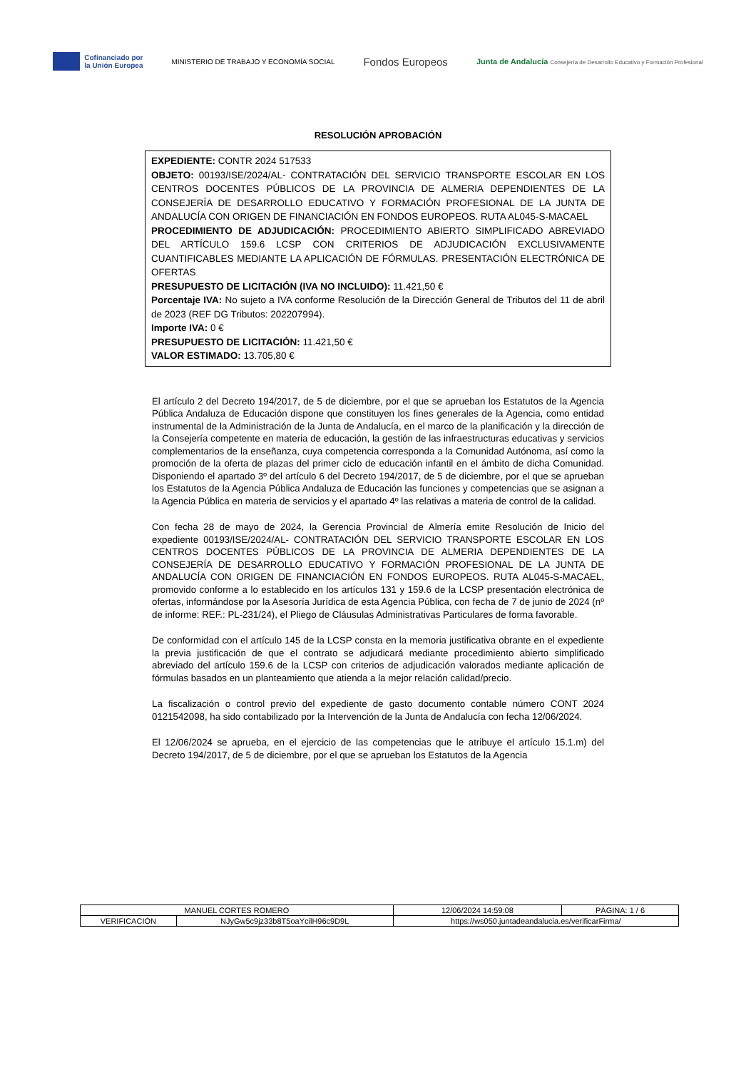Cofinanciado por
la Unión Europea
MINISTERIO DE TRABAJO Y ECONOMÍA SOCIAL
Fondos Europeos
Junta de Andalucía Consejería de Desarrollo Educativo y Formación Profesional
RESOLUCIÓN APROBACIÓN
EXPEDIENTE: CONTR 2024 517533
OBJETO: 00193/ISE/2024/AL- CONTRATACIÓN DEL SERVICIO TRANSPORTE ESCOLAR EN LOS CENTROS DOCENTES PÚBLICOS DE LA PROVINCIA DE ALMERIA DEPENDIENTES DE LA CONSEJERÍA DE DESARROLLO EDUCATIVO Y FORMACIÓN PROFESIONAL DE LA JUNTA DE ANDALUCÍA CON ORIGEN DE FINANCIACIÓN EN FONDOS EUROPEOS. RUTA AL045-S-MACAEL
PROCEDIMIENTO DE ADJUDICACIÓN: PROCEDIMIENTO ABIERTO SIMPLIFICADO ABREVIADO DEL ARTÍCULO 159.6 LCSP CON CRITERIOS DE ADJUDICACIÓN EXCLUSIVAMENTE CUANTIFICABLES MEDIANTE LA APLICACIÓN DE FÓRMULAS. PRESENTACIÓN ELECTRÓNICA DE OFERTAS
PRESUPUESTO DE LICITACIÓN (IVA NO INCLUIDO): 11.421,50 €
Porcentaje IVA: No sujeto a IVA conforme Resolución de la Dirección General de Tributos del 11 de abril de 2023 (REF DG Tributos: 202207994).
Importe IVA: 0 €
PRESUPUESTO DE LICITACIÓN: 11.421,50 €
VALOR ESTIMADO: 13.705,80 €
El artículo 2 del Decreto 194/2017, de 5 de diciembre, por el que se aprueban los Estatutos de la Agencia Pública Andaluza de Educación dispone que constituyen los fines generales de la Agencia, como entidad instrumental de la Administración de la Junta de Andalucía, en el marco de la planificación y la dirección de la Consejería competente en materia de educación, la gestión de las infraestructuras educativas y servicios complementarios de la enseñanza, cuya competencia corresponda a la Comunidad Autónoma, así como la promoción de la oferta de plazas del primer ciclo de educación infantil en el ámbito de dicha Comunidad. Disponiendo el apartado 3º del artículo 6 del Decreto 194/2017, de 5 de diciembre, por el que se aprueban los Estatutos de la Agencia Pública Andaluza de Educación las funciones y competencias que se asignan a la Agencia Pública en materia de servicios y el apartado 4º las relativas a materia de control de la calidad.
Con fecha 28 de mayo de 2024, la Gerencia Provincial de Almería emite Resolución de Inicio del expediente 00193/ISE/2024/AL- CONTRATACIÓN DEL SERVICIO TRANSPORTE ESCOLAR EN LOS CENTROS DOCENTES PÚBLICOS DE LA PROVINCIA DE ALMERIA DEPENDIENTES DE LA CONSEJERÍA DE DESARROLLO EDUCATIVO Y FORMACIÓN PROFESIONAL DE LA JUNTA DE ANDALUCÍA CON ORIGEN DE FINANCIACIÓN EN FONDOS EUROPEOS. RUTA AL045-S-MACAEL, promovido conforme a lo establecido en los artículos 131 y 159.6 de la LCSP presentación electrónica de ofertas, informándose por la Asesoría Jurídica de esta Agencia Pública, con fecha de 7 de junio de 2024 (nº de informe: REF.: PL-231/24), el Pliego de Cláusulas Administrativas Particulares de forma favorable.
De conformidad con el artículo 145 de la LCSP consta en la memoria justificativa obrante en el expediente la previa justificación de que el contrato se adjudicará mediante procedimiento abierto simplificado abreviado del artículo 159.6 de la LCSP con criterios de adjudicación valorados mediante aplicación de fórmulas basados en un planteamiento que atienda a la mejor relación calidad/precio.
La fiscalización o control previo del expediente de gasto documento contable número CONT 2024 0121542098, ha sido contabilizado por la Intervención de la Junta de Andalucía con fecha 12/06/2024.
El 12/06/2024 se aprueba, en el ejercicio de las competencias que le atribuye el artículo 15.1.m) del Decreto 194/2017, de 5 de diciembre, por el que se aprueban los Estatutos de la Agencia
| MANUEL CORTES ROMERO | | | 12/06/2024 14:59:08 | PÁGINA: 1 / 6 |
| VERIFICACIÓN | NJyGw5c9jz33b8T5oaYcilH96c9D9L | https://ws050.juntadeandalucia.es/verificarFirma/ | | |